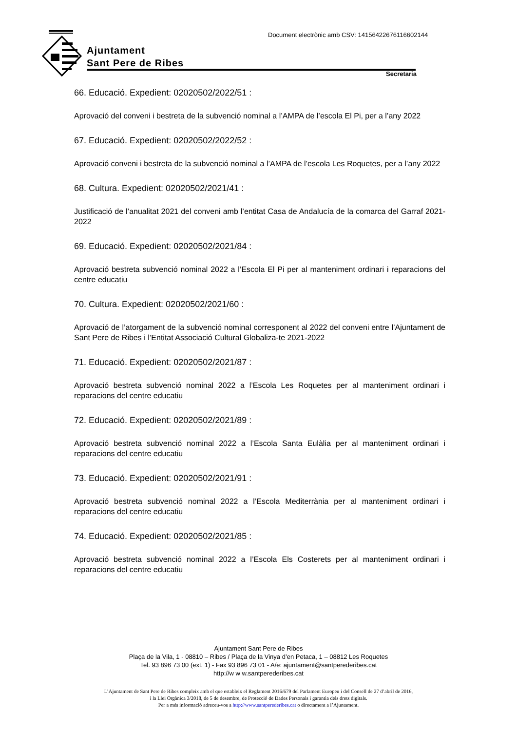Document electrònic amb CSV: 14156422676116602144
Ajuntament
Sant Pere de Ribes
Secretaria
66. Educació. Expedient: 02020502/2022/51 :
Aprovació del conveni i bestreta de la subvenció nominal a l’AMPA de l’escola El Pi, per a l’any 2022
67. Educació. Expedient: 02020502/2022/52 :
Aprovació conveni i bestreta de la subvenció nominal a l’AMPA de l’escola Les Roquetes, per a l’any 2022
68. Cultura. Expedient: 02020502/2021/41 :
Justificació de l’anualitat 2021 del conveni amb l’entitat Casa de Andalucía de la comarca del Garraf 2021-2022
69. Educació. Expedient: 02020502/2021/84 :
Aprovació bestreta subvenció nominal 2022 a l’Escola El Pi per al manteniment ordinari i reparacions del centre educatiu
70. Cultura. Expedient: 02020502/2021/60 :
Aprovació de l’atorgament de la subvenció nominal corresponent al 2022 del conveni entre l’Ajuntament de Sant Pere de Ribes i l’Entitat Associació Cultural Globaliza-te 2021-2022
71. Educació. Expedient: 02020502/2021/87 :
Aprovació bestreta subvenció nominal 2022 a l’Escola Les Roquetes per al manteniment ordinari i reparacions del centre educatiu
72. Educació. Expedient: 02020502/2021/89 :
Aprovació bestreta subvenció nominal 2022 a l’Escola Santa Eulàlia per al manteniment ordinari i reparacions del centre educatiu
73. Educació. Expedient: 02020502/2021/91 :
Aprovació bestreta subvenció nominal 2022 a l’Escola Mediterrània per al manteniment ordinari i reparacions del centre educatiu
74. Educació. Expedient: 02020502/2021/85 :
Aprovació bestreta subvenció nominal 2022 a l’Escola Els Costerets per al manteniment ordinari i reparacions del centre educatiu
Ajuntament Sant Pere de Ribes
Plaça de la Vila, 1 - 08810 – Ribes / Plaça de la Vinya d’en Petaca, 1 – 08812 Les Roquetes
Tel. 93 896 73 00 (ext. 1) - Fax 93 896 73 01 - A/e: ajuntament@santperederibes.cat
http://w w w.santperederibes.cat
L’Ajuntament de Sant Pere de Ribes compleix amb el que estableix el Reglament 2016/679 del Parlament Europeu i del Consell de 27 d’abril de 2016,
i la Llei Orgànica 3/2018, de 5 de desembre, de Protecció de Dades Personals i garantia dels drets digitals.
Per a més informació adreceu-vos a http://www.santperederibes.cat o directament a l’Ajuntament.